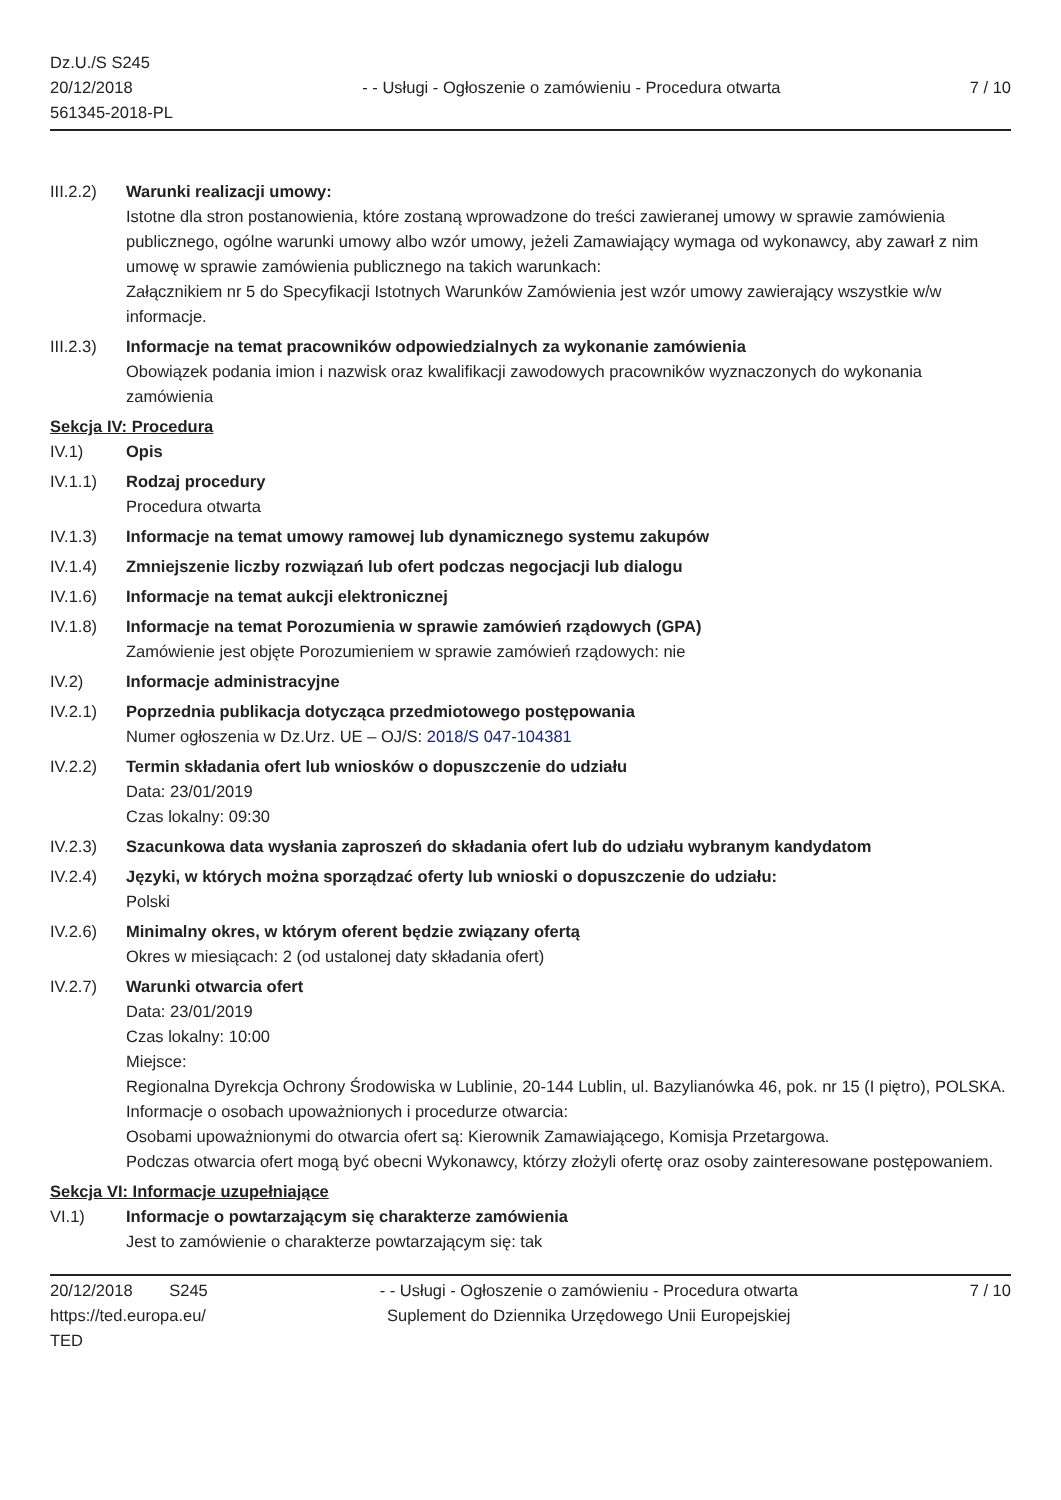Dz.U./S S245
20/12/2018
561345-2018-PL
- - Usługi - Ogłoszenie o zamówieniu - Procedura otwarta
7 / 10
III.2.2)
Warunki realizacji umowy:
Istotne dla stron postanowienia, które zostaną wprowadzone do treści zawieranej umowy w sprawie zamówienia publicznego, ogólne warunki umowy albo wzór umowy, jeżeli Zamawiający wymaga od wykonawcy, aby zawarł z nim umowę w sprawie zamówienia publicznego na takich warunkach:
Załącznikiem nr 5 do Specyfikacji Istotnych Warunków Zamówienia jest wzór umowy zawierający wszystkie w/w informacje.
III.2.3)
Informacje na temat pracowników odpowiedzialnych za wykonanie zamówienia
Obowiązek podania imion i nazwisk oraz kwalifikacji zawodowych pracowników wyznaczonych do wykonania zamówienia
Sekcja IV: Procedura
IV.1) Opis
IV.1.1) Rodzaj procedury
Procedura otwarta
IV.1.3) Informacje na temat umowy ramowej lub dynamicznego systemu zakupów
IV.1.4) Zmniejszenie liczby rozwiązań lub ofert podczas negocjacji lub dialogu
IV.1.6) Informacje na temat aukcji elektronicznej
IV.1.8) Informacje na temat Porozumienia w sprawie zamówień rządowych (GPA)
Zamówienie jest objęte Porozumieniem w sprawie zamówień rządowych: nie
IV.2) Informacje administracyjne
IV.2.1) Poprzednia publikacja dotycząca przedmiotowego postępowania
Numer ogłoszenia w Dz.Urz. UE – OJ/S: 2018/S 047-104381
IV.2.2) Termin składania ofert lub wniosków o dopuszczenie do udziału
Data: 23/01/2019
Czas lokalny: 09:30
IV.2.3) Szacunkowa data wysłania zaproszeń do składania ofert lub do udziału wybranym kandydatom
IV.2.4) Języki, w których można sporządzać oferty lub wnioski o dopuszczenie do udziału:
Polski
IV.2.6) Minimalny okres, w którym oferent będzie związany ofertą
Okres w miesiącach: 2 (od ustalonej daty składania ofert)
IV.2.7) Warunki otwarcia ofert
Data: 23/01/2019
Czas lokalny: 10:00
Miejsce:
Regionalna Dyrekcja Ochrony Środowiska w Lublinie, 20-144 Lublin, ul. Bazylianówka 46, pok. nr 15 (I piętro), POLSKA.
Informacje o osobach upoważnionych i procedurze otwarcia:
Osobami upoważnionymi do otwarcia ofert są: Kierownik Zamawiającego, Komisja Przetargowa.
Podczas otwarcia ofert mogą być obecni Wykonawcy, którzy złożyli ofertę oraz osoby zainteresowane postępowaniem.
Sekcja VI: Informacje uzupełniające
VI.1) Informacje o powtarzającym się charakterze zamówienia
Jest to zamówienie o charakterze powtarzającym się: tak
20/12/2018 S245
https://ted.europa.eu/
TED
- - Usługi - Ogłoszenie o zamówieniu - Procedura otwarta
Suplement do Dziennika Urzędowego Unii Europejskiej
7 / 10